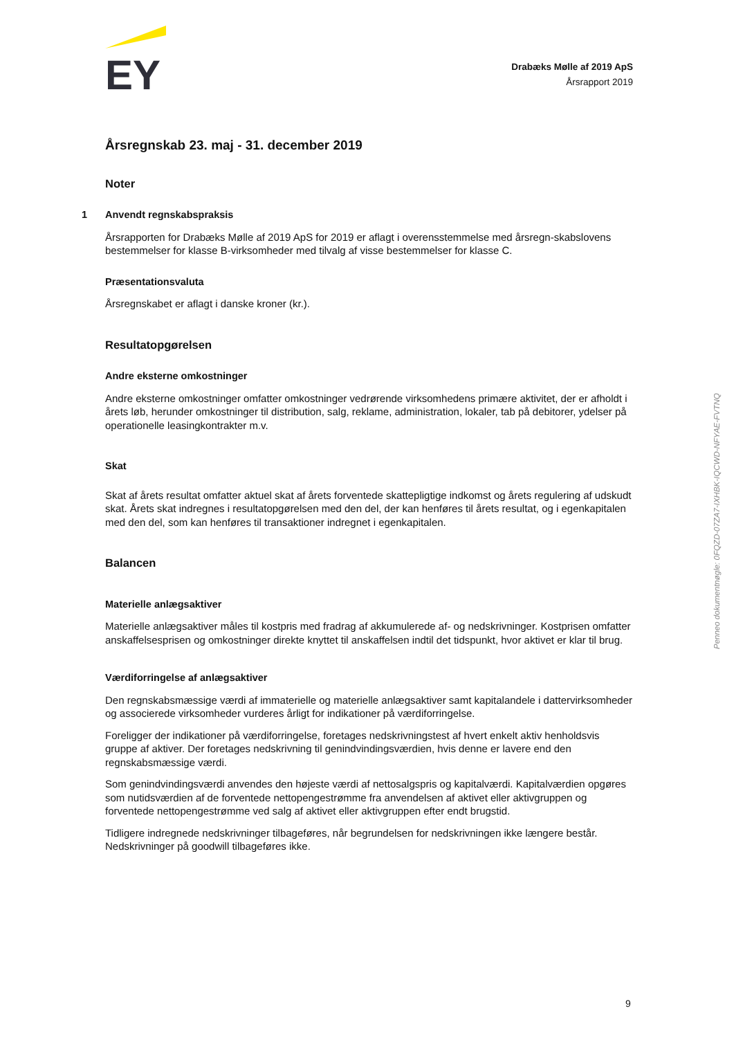EY
Drabæks Mølle af 2019 ApS
Årsrapport 2019
Årsregnskab 23. maj - 31. december 2019
Noter
1 Anvendt regnskabspraksis
Årsrapporten for Drabæks Mølle af 2019 ApS for 2019 er aflagt i overensstemmelse med årsregn-skabslovens bestemmelser for klasse B-virksomheder med tilvalg af visse bestemmelser for klasse C.
Præsentationsvaluta
Årsregnskabet er aflagt i danske kroner (kr.).
Resultatopgørelsen
Andre eksterne omkostninger
Andre eksterne omkostninger omfatter omkostninger vedrørende virksomhedens primære aktivitet, der er afholdt i årets løb, herunder omkostninger til distribution, salg, reklame, administration, lokaler, tab på debitorer, ydelser på operationelle leasingkontrakter m.v.
Skat
Skat af årets resultat omfatter aktuel skat af årets forventede skattepligtige indkomst og årets regulering af udskudt skat. Årets skat indregnes i resultatopgørelsen med den del, der kan henføres til årets resultat, og i egenkapitalen med den del, som kan henføres til transaktioner indregnet i egenkapitalen.
Balancen
Materielle anlægsaktiver
Materielle anlægsaktiver måles til kostpris med fradrag af akkumulerede af- og nedskrivninger. Kostprisen omfatter anskaffelsesprisen og omkostninger direkte knyttet til anskaffelsen indtil det tidspunkt, hvor aktivet er klar til brug.
Værdiforringelse af anlægsaktiver
Den regnskabsmæssige værdi af immaterielle og materielle anlægsaktiver samt kapitalandele i dattervirksomheder og associerede virksomheder vurderes årligt for indikationer på værdiforringelse.
Foreligger der indikationer på værdiforringelse, foretages nedskrivningstest af hvert enkelt aktiv henholdsvis gruppe af aktiver. Der foretages nedskrivning til genindvindingsværdien, hvis denne er lavere end den regnskabsmæssige værdi.
Som genindvindingsværdi anvendes den højeste værdi af nettosalgspris og kapitalværdi. Kapitalværdien opgøres som nutidsværdien af de forventede nettopengestrømme fra anvendelsen af aktivet eller aktivgruppen og forventede nettopengestrømme ved salg af aktivet eller aktivgruppen efter endt brugstid.
Tidligere indregnede nedskrivninger tilbageføres, når begrundelsen for nedskrivningen ikke længere består. Nedskrivninger på goodwill tilbageføres ikke.
Penneo dokumentnøgle: 0FQZD-07ZA7-IXHBK-IQCWD-NFYAE-FVTNQ
9